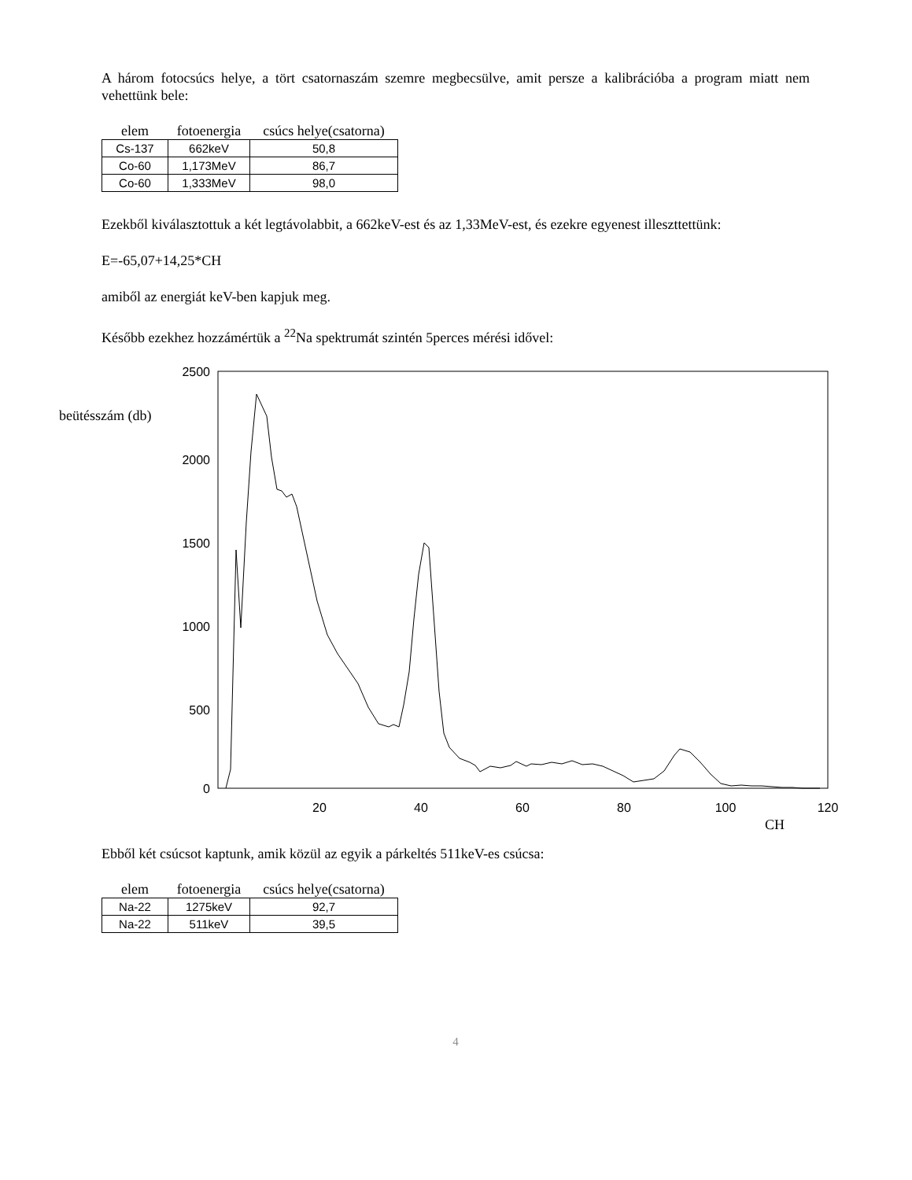A három fotocsúcs helye, a tört csatornaszám szemre megbecsülve, amit persze a kalibrációba a program miatt nem vehettünk bele:
| elem | fotoenergia | csúcs helye(csatorna) |
| --- | --- | --- |
| Cs-137 | 662keV | 50,8 |
| Co-60 | 1,173MeV | 86,7 |
| Co-60 | 1,333MeV | 98,0 |
Ezekből kiválasztottuk a két legtávolabbit, a 662keV-est és az 1,33MeV-est, és ezekre egyenest illeszttettünk:
E=-65,07+14,25*CH
amiből az energiát keV-ben kapjuk meg.
Később ezekhez hozzámértük a <sup>22</sup>Na spektrumát szintén 5perces mérési idővel:
2500
2000
1500
1000
500
0
beütésszám (db)
20
40
60
80
100
120
CH
Ebből két csúcsot kaptunk, amik közül az egyik a párkeltés 511keV-es csúcsa:
| elem | fotoenergia | csúcs helye(csatorna) |
| --- | --- | --- |
| Na-22 | 1275keV | 92,7 |
| Na-22 | 511keV | 39,5 |
4